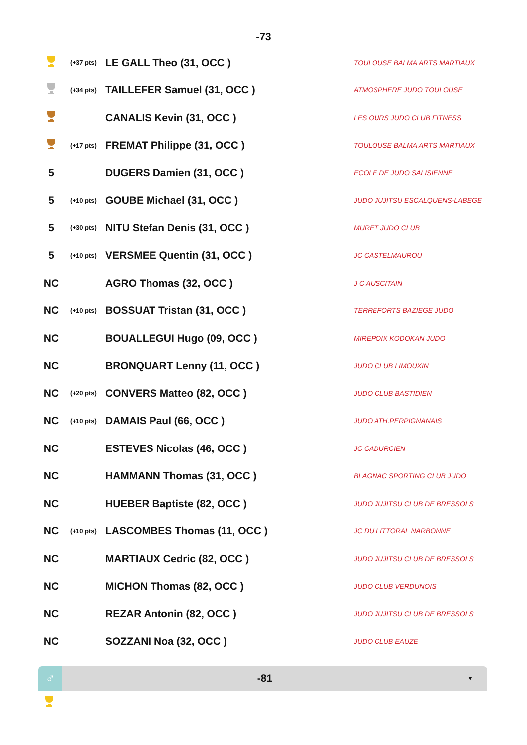-73
| | (+37 pts) | LE GALL Theo (31, OCC ) | TOULOUSE BALMA ARTS MARTIAUX |
| | (+34 pts) | TAILLEFER Samuel (31, OCC ) | ATMOSPHERE JUDO TOULOUSE |
| | | CANALIS Kevin (31, OCC ) | LES OURS JUDO CLUB FITNESS |
| | (+17 pts) | FREMAT Philippe (31, OCC ) | TOULOUSE BALMA ARTS MARTIAUX |
| 5 | | DUGERS Damien (31, OCC ) | ECOLE DE JUDO SALISIENNE |
| 5 | (+10 pts) | GOUBE Michael (31, OCC ) | JUDO JUJITSU ESCALQUENS-LABEGE |
| 5 | (+30 pts) | NITU Stefan Denis (31, OCC ) | MURET JUDO CLUB |
| 5 | (+10 pts) | VERSMEE Quentin (31, OCC ) | JC CASTELMAUROU |
| NC | | AGRO Thomas (32, OCC ) | J C AUSCITAIN |
| NC | (+10 pts) | BOSSUAT Tristan (31, OCC ) | TERREFORTS BAZIEGE JUDO |
| NC | | BOUALLEGUI Hugo (09, OCC ) | MIREPOIX KODOKAN JUDO |
| NC | | BRONQUART Lenny (11, OCC ) | JUDO CLUB LIMOUXIN |
| NC | (+20 pts) | CONVERS Matteo (82, OCC ) | JUDO CLUB BASTIDIEN |
| NC | (+10 pts) | DAMAIS Paul (66, OCC ) | JUDO ATH.PERPIGNANAIS |
| NC | | ESTEVES Nicolas (46, OCC ) | JC CADURCIEN |
| NC | | HAMMANN Thomas (31, OCC ) | BLAGNAC SPORTING CLUB JUDO |
| NC | | HUEBER Baptiste (82, OCC ) | JUDO JUJITSU CLUB DE BRESSOLS |
| NC | (+10 pts) | LASCOMBES Thomas (11, OCC ) | JC DU LITTORAL NARBONNE |
| NC | | MARTIAUX Cedric (82, OCC ) | JUDO JUJITSU CLUB DE BRESSOLS |
| NC | | MICHON Thomas (82, OCC ) | JUDO CLUB VERDUNOIS |
| NC | | REZAR Antonin (82, OCC ) | JUDO JUJITSU CLUB DE BRESSOLS |
| NC | | SOZZANI Noa (32, OCC ) | JUDO CLUB EAUZE |
♂
-81
▼